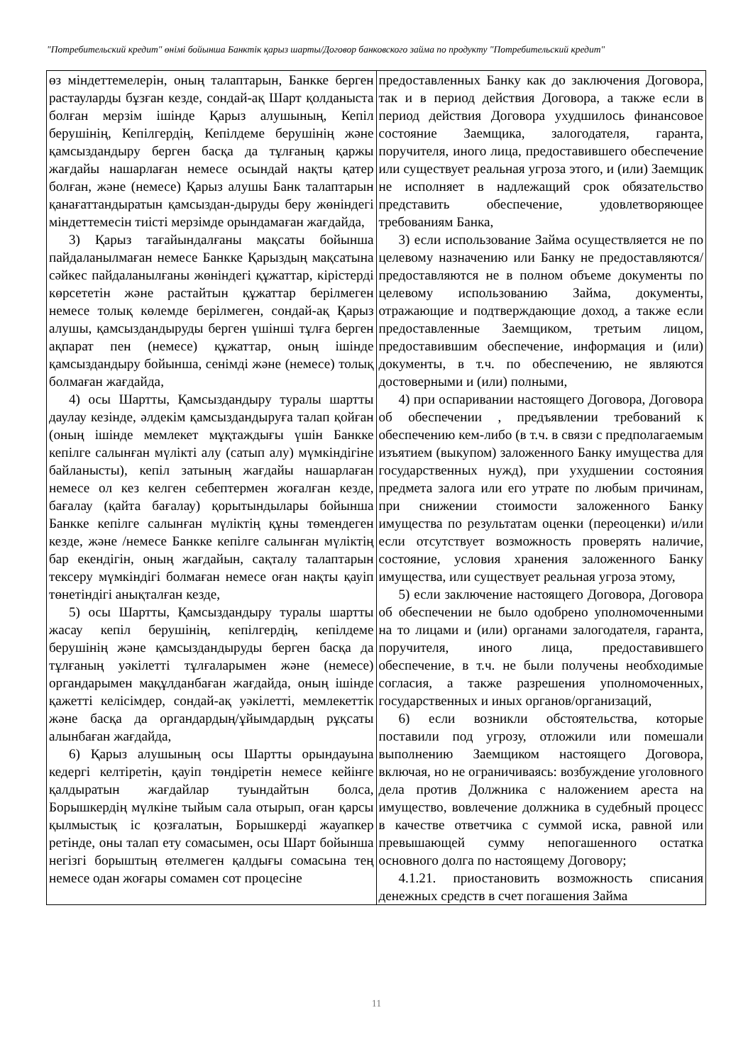"Потребительский кредит" өнімі бойынша Банктік қарыз шарты/Договор банковского займа по продукту "Потребительский кредит"
| өз міндеттемелерін, оның талаптарын, Банкке берген растауларды бұзған кезде, сондай-ақ Шарт қолданыста болған мерзім ішінде Қарыз алушының, Кепіл берушінің, Кепілгердің, Кепілдеме берушінің және қамсыздандыру берген басқа да тұлғаның қаржы жағдайы нашарлаған немесе осындай нақты қатер болған, және (немесе) Қарыз алушы Банк талаптарын қанағаттандыратын қамсыздан-дыруды беру жөніндегі міндеттемесін тиісті мерзімде орындамаған жағдайда, 3) Қарыз тағайындалғаны мақсаты бойынша пайдаланылмаған немесе Банкке Қарыздың мақсатына сәйкес пайдаланылғаны жөніндегі құжаттар, кірістерді көрсететін және растайтын құжаттар берілмеген немесе толық көлемде берілмеген, сондай-ақ Қарыз алушы, қамсыздандыруды берген үшінші тұлға берген ақпарат пен (немесе) құжаттар, оның ішінде қамсыздандыру бойынша, сенімді және (немесе) толық болмаған жағдайда, 4) осы Шартты, Қамсыздандыру туралы шартты даулау кезінде, әлдекім қамсыздандыруға талап қойған (оның ішінде мемлекет мұқтаждығы үшін Банкке кепілге салынған мүлікті алу (сатып алу) мүмкіндігіне байланысты), кепіл затының жағдайы нашарлаған немесе ол кез келген себептермен жоғалған кезде, бағалау (қайта бағалау) қорытындылары бойынша Банкке кепілге салынған мүліктің құны төмендеген кезде, және /немесе Банкке кепілге салынған мүліктің бар екендігін, оның жағдайын, сақталу талаптарын тексеру мүмкіндігі болмаған немесе оған нақты қауіп төнетіндігі анықталған кезде, 5) осы Шартты, Қамсыздандыру туралы шартты жасау кепіл берушінің, кепілгердің, кепілдеме берушінің және қамсыздандыруды берген басқа да тұлғаның уәкілетті тұлғаларымен және (немесе) органдарымен мақұлданбаған жағдайда, оның ішінде қажетті келісімдер, сондай-ақ уәкілетті, мемлекеттік және басқа да органдардың/ұйымдардың рұқсаты алынбаған жағдайда, 6) Қарыз алушының осы Шартты орындауына кедергі келтіретін, қауіп төндіретін немесе кейінге қалдыратын жағдайлар туындайтын болса, Борышкердің мүлкіне тыйым сала отырып, оған қарсы қылмыстық іс қозғалатын, Борышкерді жауапкер ретінде, оны талап ету сомасымен, осы Шарт бойынша негізгі борыштың өтелмеген қалдығы сомасына тең немесе одан жоғары сомамен сот процесіне | предоставленных Банку как до заключения Договора, так и в период действия Договора, а также если в период действия Договора ухудшилось финансовое состояние Заемщика, залогодателя, гаранта, поручителя, иного лица, предоставившего обеспечение или существует реальная угроза этого, и (или) Заемщик не исполняет в надлежащий срок обязательство представить обеспечение, удовлетворяющее требованиям Банка, 3) если использование Займа осуществляется не по целевому назначению или Банку не предоставляются/предоставляются не в полном объеме документы по целевому использованию Займа, документы, отражающие и подтверждающие доход, а также если предоставленные Заемщиком, третьим лицом, предоставившим обеспечение, информация и (или) документы, в т.ч. по обеспечению, не являются достоверными и (или) полными, 4) при оспаривании настоящего Договора, Договора об обеспечении , предъявлении требований к обеспечению кем-либо (в т.ч. в связи с предполагаемым изъятием (выкупом) заложенного Банку имущества для государственных нужд), при ухудшении состояния предмета залога или его утрате по любым причинам, при снижении стоимости заложенного Банку имущества по результатам оценки (переоценки) и/или если отсутствует возможность проверять наличие, состояние, условия хранения заложенного Банку имущества, или существует реальная угроза этому, 5) если заключение настоящего Договора, Договора об обеспечении не было одобрено уполномоченными на то лицами и (или) органами залогодателя, гаранта, поручителя, иного лица, предоставившего обеспечение, в т.ч. не были получены необходимые согласия, а также разрешения уполномоченных, государственных и иных органов/организаций, 6) если возникли обстоятельства, которые поставили под угрозу, отложили или помешали выполнению Заемщиком настоящего Договора, включая, но не ограничиваясь: возбуждение уголовного дела против Должника с наложением ареста на имущество, вовлечение должника в судебный процесс в качестве ответчика с суммой иска, равной или превышающей сумму непогашенного остатка основного долга по настоящему Договору; 4.1.21. приостановить возможность списания денежных средств в счет погашения Займа |
11